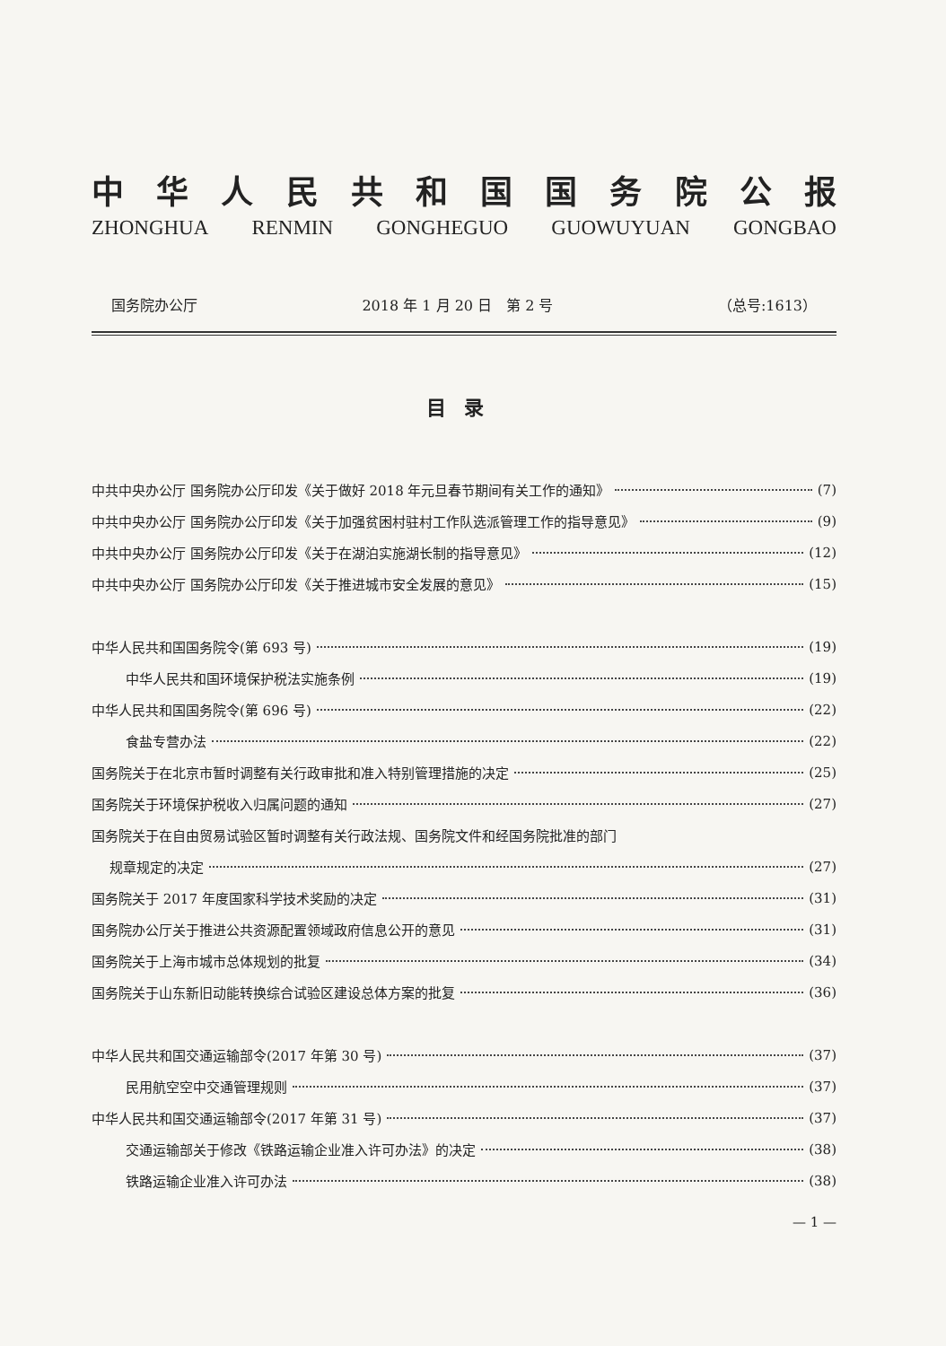中华人民共和国国务院公报
ZHONGHUA RENMIN GONGHEGUO GUOWUYUAN GONGBAO
国务院办公厅 2018 年 1 月 20 日　第 2 号 （总号:1613）
目录
中共中央办公厅 国务院办公厅印发《关于做好 2018 年元旦春节期间有关工作的通知》 (7)
中共中央办公厅 国务院办公厅印发《关于加强贫困村驻村工作队选派管理工作的指导意见》 (9)
中共中央办公厅 国务院办公厅印发《关于在湖泊实施湖长制的指导意见》 (12)
中共中央办公厅 国务院办公厅印发《关于推进城市安全发展的意见》 (15)
中华人民共和国国务院令(第 693 号) (19)
中华人民共和国环境保护税法实施条例 (19)
中华人民共和国国务院令(第 696 号) (22)
食盐专营办法 (22)
国务院关于在北京市暂时调整有关行政审批和准入特别管理措施的决定 (25)
国务院关于环境保护税收入归属问题的通知 (27)
国务院关于在自由贸易试验区暂时调整有关行政法规、国务院文件和经国务院批准的部门
规章规定的决定 (27)
国务院关于 2017 年度国家科学技术奖励的决定 (31)
国务院办公厅关于推进公共资源配置领域政府信息公开的意见 (31)
国务院关于上海市城市总体规划的批复 (34)
国务院关于山东新旧动能转换综合试验区建设总体方案的批复 (36)
中华人民共和国交通运输部令(2017 年第 30 号) (37)
民用航空空中交通管理规则 (37)
中华人民共和国交通运输部令(2017 年第 31 号) (37)
交通运输部关于修改《铁路运输企业准入许可办法》的决定 (38)
铁路运输企业准入许可办法 (38)
— 1 —